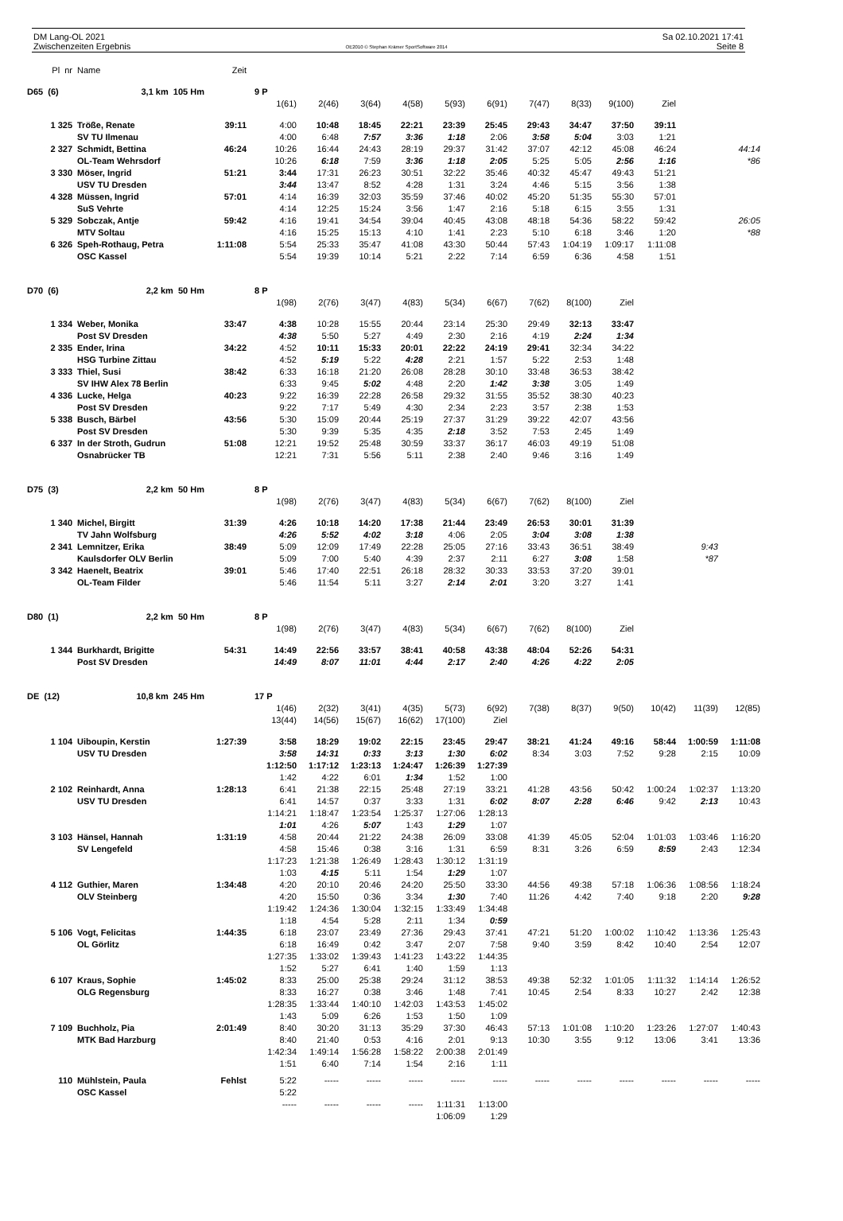DM Lang-OL 2021
Zwischenzeiten Ergebnis
OE2010 © Stephan Krämer SportSoftware 2014
Sa 02.10.2021 17:41
Seite 8
| Pl nr | Name | Zeit | | | | | | | | | | | | |
| D65 (6) | 3,1 km 105 Hm | | 9 P | | | | | | | | | | | |
| | | | 1(61) | 2(46) | 3(64) | 4(58) | 5(93) | 6(91) | 7(47) | 8(33) | 9(100) | Ziel | | |
| 1 325 | Tröße, Renate | 39:11 | 4:00 | 10:48 | 18:45 | 22:21 | 23:39 | 25:45 | 29:43 | 34:47 | 37:50 | 39:11 | | |
| | SV TU Ilmenau | | 4:00 | 6:48 | 7:57 | 3:36 | 1:18 | 2:06 | 3:58 | 5:04 | 3:03 | 1:21 | | |
| 2 327 | Schmidt, Bettina | 46:24 | 10:26 | 16:44 | 24:43 | 28:19 | 29:37 | 31:42 | 37:07 | 42:12 | 45:08 | 46:24 | | 44:14 |
| | OL-Team Wehrsdorf | | 10:26 | 6:18 | 7:59 | 3:36 | 1:18 | 2:05 | 5:25 | 5:05 | 2:56 | 1:16 | | *86 |
| 3 330 | Möser, Ingrid | 51:21 | 3:44 | 17:31 | 26:23 | 30:51 | 32:22 | 35:46 | 40:32 | 45:47 | 49:43 | 51:21 | | |
| | USV TU Dresden | | 3:44 | 13:47 | 8:52 | 4:28 | 1:31 | 3:24 | 4:46 | 5:15 | 3:56 | 1:38 | | |
| 4 328 | Müssen, Ingrid | 57:01 | 4:14 | 16:39 | 32:03 | 35:59 | 37:46 | 40:02 | 45:20 | 51:35 | 55:30 | 57:01 | | |
| | SuS Vehrte | | 4:14 | 12:25 | 15:24 | 3:56 | 1:47 | 2:16 | 5:18 | 6:15 | 3:55 | 1:31 | | |
| 5 329 | Sobczak, Antje | 59:42 | 4:16 | 19:41 | 34:54 | 39:04 | 40:45 | 43:08 | 48:18 | 54:36 | 58:22 | 59:42 | | 26:05 |
| | MTV Soltau | | 4:16 | 15:25 | 15:13 | 4:10 | 1:41 | 2:23 | 5:10 | 6:18 | 3:46 | 1:20 | | *88 |
| 6 326 | Speh-Rothaug, Petra | 1:11:08 | 5:54 | 25:33 | 35:47 | 41:08 | 43:30 | 50:44 | 57:43 | 1:04:19 | 1:09:17 | 1:11:08 | | |
| | OSC Kassel | | 5:54 | 19:39 | 10:14 | 5:21 | 2:22 | 7:14 | 6:59 | 6:36 | 4:58 | 1:51 | | |
| D70 (6) | 2,2 km 50 Hm | | 8 P | | | | | | | | | | | |
| | | | 1(98) | 2(76) | 3(47) | 4(83) | 5(34) | 6(67) | 7(62) | 8(100) | Ziel | | | |
| 1 334 | Weber, Monika | 33:47 | 4:38 | 10:28 | 15:55 | 20:44 | 23:14 | 25:30 | 29:49 | 32:13 | 33:47 | | | |
| | Post SV Dresden | | 4:38 | 5:50 | 5:27 | 4:49 | 2:30 | 2:16 | 4:19 | 2:24 | 1:34 | | | |
| 2 335 | Ender, Irina | 34:22 | 4:52 | 10:11 | 15:33 | 20:01 | 22:22 | 24:19 | 29:41 | 32:34 | 34:22 | | | |
| | HSG Turbine Zittau | | 4:52 | 5:19 | 5:22 | 4:28 | 2:21 | 1:57 | 5:22 | 2:53 | 1:48 | | | |
| 3 333 | Thiel, Susi | 38:42 | 6:33 | 16:18 | 21:20 | 26:08 | 28:28 | 30:10 | 33:48 | 36:53 | 38:42 | | | |
| | SV IHW Alex 78 Berlin | | 6:33 | 9:45 | 5:02 | 4:48 | 2:20 | 1:42 | 3:38 | 3:05 | 1:49 | | | |
| 4 336 | Lucke, Helga | 40:23 | 9:22 | 16:39 | 22:28 | 26:58 | 29:32 | 31:55 | 35:52 | 38:30 | 40:23 | | | |
| | Post SV Dresden | | 9:22 | 7:17 | 5:49 | 4:30 | 2:34 | 2:23 | 3:57 | 2:38 | 1:53 | | | |
| 5 338 | Busch, Bärbel | 43:56 | 5:30 | 15:09 | 20:44 | 25:19 | 27:37 | 31:29 | 39:22 | 42:07 | 43:56 | | | |
| | Post SV Dresden | | 5:30 | 9:39 | 5:35 | 4:35 | 2:18 | 3:52 | 7:53 | 2:45 | 1:49 | | | |
| 6 337 | In der Stroth, Gudrun | 51:08 | 12:21 | 19:52 | 25:48 | 30:59 | 33:37 | 36:17 | 46:03 | 49:19 | 51:08 | | | |
| | Osnabrücker TB | | 12:21 | 7:31 | 5:56 | 5:11 | 2:38 | 2:40 | 9:46 | 3:16 | 1:49 | | | |
| D75 (3) | 2,2 km 50 Hm | | 8 P | | | | | | | | | | | |
| | | | 1(98) | 2(76) | 3(47) | 4(83) | 5(34) | 6(67) | 7(62) | 8(100) | Ziel | | | |
| 1 340 | Michel, Birgitt | 31:39 | 4:26 | 10:18 | 14:20 | 17:38 | 21:44 | 23:49 | 26:53 | 30:01 | 31:39 | | | |
| | TV Jahn Wolfsburg | | 4:26 | 5:52 | 4:02 | 3:18 | 4:06 | 2:05 | 3:04 | 3:08 | 1:38 | | | |
| 2 341 | Lemnitzer, Erika | 38:49 | 5:09 | 12:09 | 17:49 | 22:28 | 25:05 | 27:16 | 33:43 | 36:51 | 38:49 | | 9:43 | |
| | Kaulsdorfer OLV Berlin | | 5:09 | 7:00 | 5:40 | 4:39 | 2:37 | 2:11 | 6:27 | 3:08 | 1:58 | | *87 | |
| 3 342 | Haenelt, Beatrix | 39:01 | 5:46 | 17:40 | 22:51 | 26:18 | 28:32 | 30:33 | 33:53 | 37:20 | 39:01 | | | |
| | OL-Team Filder | | 5:46 | 11:54 | 5:11 | 3:27 | 2:14 | 2:01 | 3:20 | 3:27 | 1:41 | | | |
| D80 (1) | 2,2 km 50 Hm | | 8 P | | | | | | | | | | | |
| | | | 1(98) | 2(76) | 3(47) | 4(83) | 5(34) | 6(67) | 7(62) | 8(100) | Ziel | | | |
| 1 344 | Burkhardt, Brigitte | 54:31 | 14:49 | 22:56 | 33:57 | 38:41 | 40:58 | 43:38 | 48:04 | 52:26 | 54:31 | | | |
| | Post SV Dresden | | 14:49 | 8:07 | 11:01 | 4:44 | 2:17 | 2:40 | 4:26 | 4:22 | 2:05 | | | |
| DE (12) | 10,8 km 245 Hm | | 17 P | | | | | | | | | | | |
| | | | 1(46) | 2(32) | 3(41) | 4(35) | 5(73) | 6(92) | 7(38) | 8(37) | 9(50) | 10(42) | 11(39) | 12(85) |
| | | | 13(44) | 14(56) | 15(67) | 16(62) | 17(100) | Ziel | | | | | | |
| 1 104 | Uiboupin, Kerstin | 1:27:39 | 3:58 | 18:29 | 19:02 | 22:15 | 23:45 | 29:47 | 38:21 | 41:24 | 49:16 | 58:44 | 1:00:59 | 1:11:08 |
| | USV TU Dresden | | 3:58 | 14:31 | 0:33 | 3:13 | 1:30 | 6:02 | 8:34 | 3:03 | 7:52 | 9:28 | 2:15 | 10:09 |
| | | | 1:12:50 | 1:17:12 | 1:23:13 | 1:24:47 | 1:26:39 | 1:27:39 | | | | | | |
| | | | 1:42 | 4:22 | 6:01 | 1:34 | 1:52 | 1:00 | | | | | | |
| 2 102 | Reinhardt, Anna | 1:28:13 | 6:41 | 21:38 | 22:15 | 25:48 | 27:19 | 33:21 | 41:28 | 43:56 | 50:42 | 1:00:24 | 1:02:37 | 1:13:20 |
| | USV TU Dresden | | 6:41 | 14:57 | 0:37 | 3:33 | 1:31 | 6:02 | 8:07 | 2:28 | 6:46 | 9:42 | 2:13 | 10:43 |
| | | | 1:14:21 | 1:18:47 | 1:23:54 | 1:25:37 | 1:27:06 | 1:28:13 | | | | | | |
| | | | 1:01 | 4:26 | 5:07 | 1:43 | 1:29 | 1:07 | | | | | | |
| 3 103 | Hänsel, Hannah | 1:31:19 | 4:58 | 20:44 | 21:22 | 24:38 | 26:09 | 33:08 | 41:39 | 45:05 | 52:04 | 1:01:03 | 1:03:46 | 1:16:20 |
| | SV Lengefeld | | 4:58 | 15:46 | 0:38 | 3:16 | 1:31 | 6:59 | 8:31 | 3:26 | 6:59 | 8:59 | 2:43 | 12:34 |
| | | | 1:17:23 | 1:21:38 | 1:26:49 | 1:28:43 | 1:30:12 | 1:31:19 | | | | | | |
| | | | 1:03 | 4:15 | 5:11 | 1:54 | 1:29 | 1:07 | | | | | | |
| 4 112 | Guthier, Maren | 1:34:48 | 4:20 | 20:10 | 20:46 | 24:20 | 25:50 | 33:30 | 44:56 | 49:38 | 57:18 | 1:06:36 | 1:08:56 | 1:18:24 |
| | OLV Steinberg | | 4:20 | 15:50 | 0:36 | 3:34 | 1:30 | 7:40 | 11:26 | 4:42 | 7:40 | 9:18 | 2:20 | 9:28 |
| | | | 1:19:42 | 1:24:36 | 1:30:04 | 1:32:15 | 1:33:49 | 1:34:48 | | | | | | |
| | | | 1:18 | 4:54 | 5:28 | 2:11 | 1:34 | 0:59 | | | | | | |
| 5 106 | Vogt, Felicitas | 1:44:35 | 6:18 | 23:07 | 23:49 | 27:36 | 29:43 | 37:41 | 47:21 | 51:20 | 1:00:02 | 1:10:42 | 1:13:36 | 1:25:43 |
| | OL Görlitz | | 6:18 | 16:49 | 0:42 | 3:47 | 2:07 | 7:58 | 9:40 | 3:59 | 8:42 | 10:40 | 2:54 | 12:07 |
| | | | 1:27:35 | 1:33:02 | 1:39:43 | 1:41:23 | 1:43:22 | 1:44:35 | | | | | | |
| | | | 1:52 | 5:27 | 6:41 | 1:40 | 1:59 | 1:13 | | | | | | |
| 6 107 | Kraus, Sophie | 1:45:02 | 8:33 | 25:00 | 25:38 | 29:24 | 31:12 | 38:53 | 49:38 | 52:32 | 1:01:05 | 1:11:32 | 1:14:14 | 1:26:52 |
| | OLG Regensburg | | 8:33 | 16:27 | 0:38 | 3:46 | 1:48 | 7:41 | 10:45 | 2:54 | 8:33 | 10:27 | 2:42 | 12:38 |
| | | | 1:28:35 | 1:33:44 | 1:40:10 | 1:42:03 | 1:43:53 | 1:45:02 | | | | | | |
| | | | 1:43 | 5:09 | 6:26 | 1:53 | 1:50 | 1:09 | | | | | | |
| 7 109 | Buchholz, Pia | 2:01:49 | 8:40 | 30:20 | 31:13 | 35:29 | 37:30 | 46:43 | 57:13 | 1:01:08 | 1:10:20 | 1:23:26 | 1:27:07 | 1:40:43 |
| | MTK Bad Harzburg | | 8:40 | 21:40 | 0:53 | 4:16 | 2:01 | 9:13 | 10:30 | 3:55 | 9:12 | 13:06 | 3:41 | 13:36 |
| | | | 1:42:34 | 1:49:14 | 1:56:28 | 1:58:22 | 2:00:38 | 2:01:49 | | | | | | |
| | | | 1:51 | 6:40 | 7:14 | 1:54 | 2:16 | 1:11 | | | | | | |
| 110 | Mühlstein, Paula | Fehlst | 5:22 | ----- | ----- | ----- | ----- | ----- | ----- | ----- | ----- | ----- | ----- | ----- |
| | OSC Kassel | | 5:22 | | | | | | | | | | | |
| | | | ----- | ----- | ----- | ----- | 1:11:31 | 1:13:00 | | | | | | |
| | | | | | | | 1:06:09 | 1:29 | | | | | | |